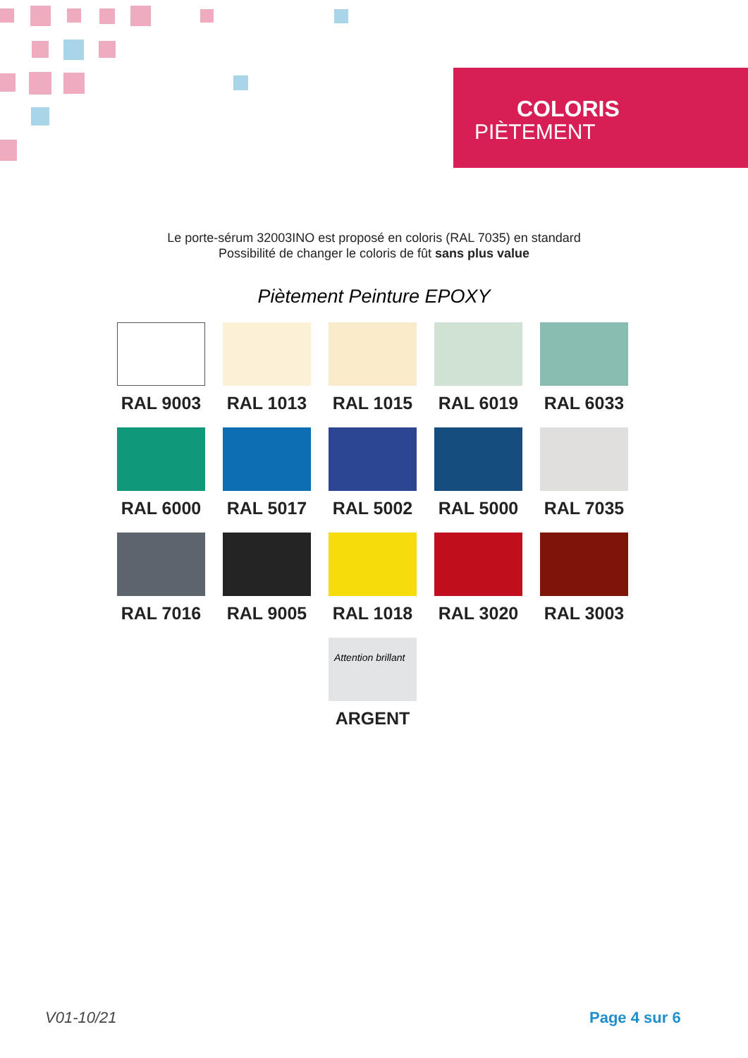COLORIS
PIÈTEMENT
Le porte-sérum 32003INO est proposé en coloris (RAL 7035) en standard
Possibilité de changer le coloris de fût sans plus value
Piètement Peinture EPOXY
RAL 9003
RAL 1013
RAL 1015
RAL 6019
RAL 6033
RAL 6000
RAL 5017
RAL 5002
RAL 5000
RAL 7035
RAL 7016
RAL 9005
RAL 1018
RAL 3020
RAL 3003
Attention brillant
ARGENT
V01-10/21 Page 4 sur 6